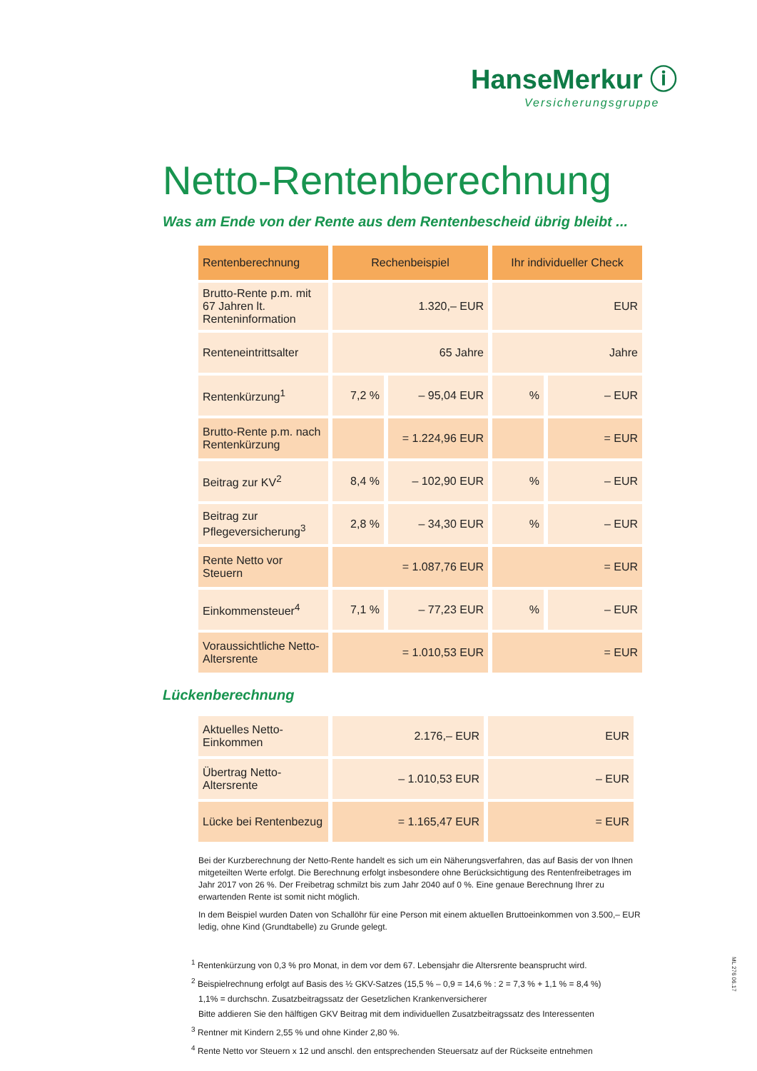HanseMerkur ⓘ
Versicherungsgruppe
Netto-Rentenberechnung
Was am Ende von der Rente aus dem Rentenbescheid übrig bleibt ...
| Rentenberechnung | Rechenbeispiel | | Ihr individueller Check | |
| --- | --- | --- | --- | --- |
| Brutto-Rente p.m. mit 67 Jahren lt. Renteninformation | 1.320,– EUR | | EUR | |
| Renteneintrittsalter | 65 Jahre | | Jahre | |
| Rentenkürzung<sup>1</sup> | 7,2 % | – 95,04 EUR | % | – EUR |
| Brutto-Rente p.m. nach Rentenkürzung | | = 1.224,96 EUR | | = EUR |
| Beitrag zur KV<sup>2</sup> | 8,4 % | – 102,90 EUR | % | – EUR |
| Beitrag zur Pflegeversicherung<sup>3</sup> | 2,8 % | – 34,30 EUR | % | – EUR |
| Rente Netto vor Steuern | = 1.087,76 EUR | | = EUR | |
| Einkommensteuer<sup>4</sup> | 7,1 % | – 77,23 EUR | % | – EUR |
| Voraussichtliche Netto-Altersrente | = 1.010,53 EUR | | = EUR | |
Lückenberechnung
| Aktuelles Netto-Einkommen | 2.176,– EUR | EUR |
| Übertrag Netto-Altersrente | – 1.010,53 EUR | – EUR |
| Lücke bei Rentenbezug | = 1.165,47 EUR | = EUR |
Bei der Kurzberechnung der Netto-Rente handelt es sich um ein Näherungsverfahren, das auf Basis der von Ihnen mitgeteilten Werte erfolgt. Die Berechnung erfolgt insbesondere ohne Berücksichtigung des Rentenfreibetrages im Jahr 2017 von 26 %. Der Freibetrag schmilzt bis zum Jahr 2040 auf 0 %. Eine genaue Berechnung Ihrer zu erwartenden Rente ist somit nicht möglich.
In dem Beispiel wurden Daten von Schallöhr für eine Person mit einem aktuellen Bruttoeinkommen von 3.500,– EUR ledig, ohne Kind (Grundtabelle) zu Grunde gelegt.
<sup>1</sup> Rentenkürzung von 0,3 % pro Monat, in dem vor dem 67. Lebensjahr die Altersrente beansprucht wird.
<sup>2</sup> Beispielrechnung erfolgt auf Basis des ½ GKV-Satzes (15,5 % – 0,9 = 14,6 % : 2 = 7,3 % + 1,1 % = 8,4 %)
1,1% = durchschn. Zusatzbeitragssatz der Gesetzlichen Krankenversicherer
Bitte addieren Sie den hälftigen GKV Beitrag mit dem individuellen Zusatzbeitragssatz des Interessenten
<sup>3</sup> Rentner mit Kindern 2,55 % und ohne Kinder 2,80 %.
<sup>4</sup> Rente Netto vor Steuern x 12 und anschl. den entsprechenden Steuersatz auf der Rückseite entnehmen
ML 276 06.17